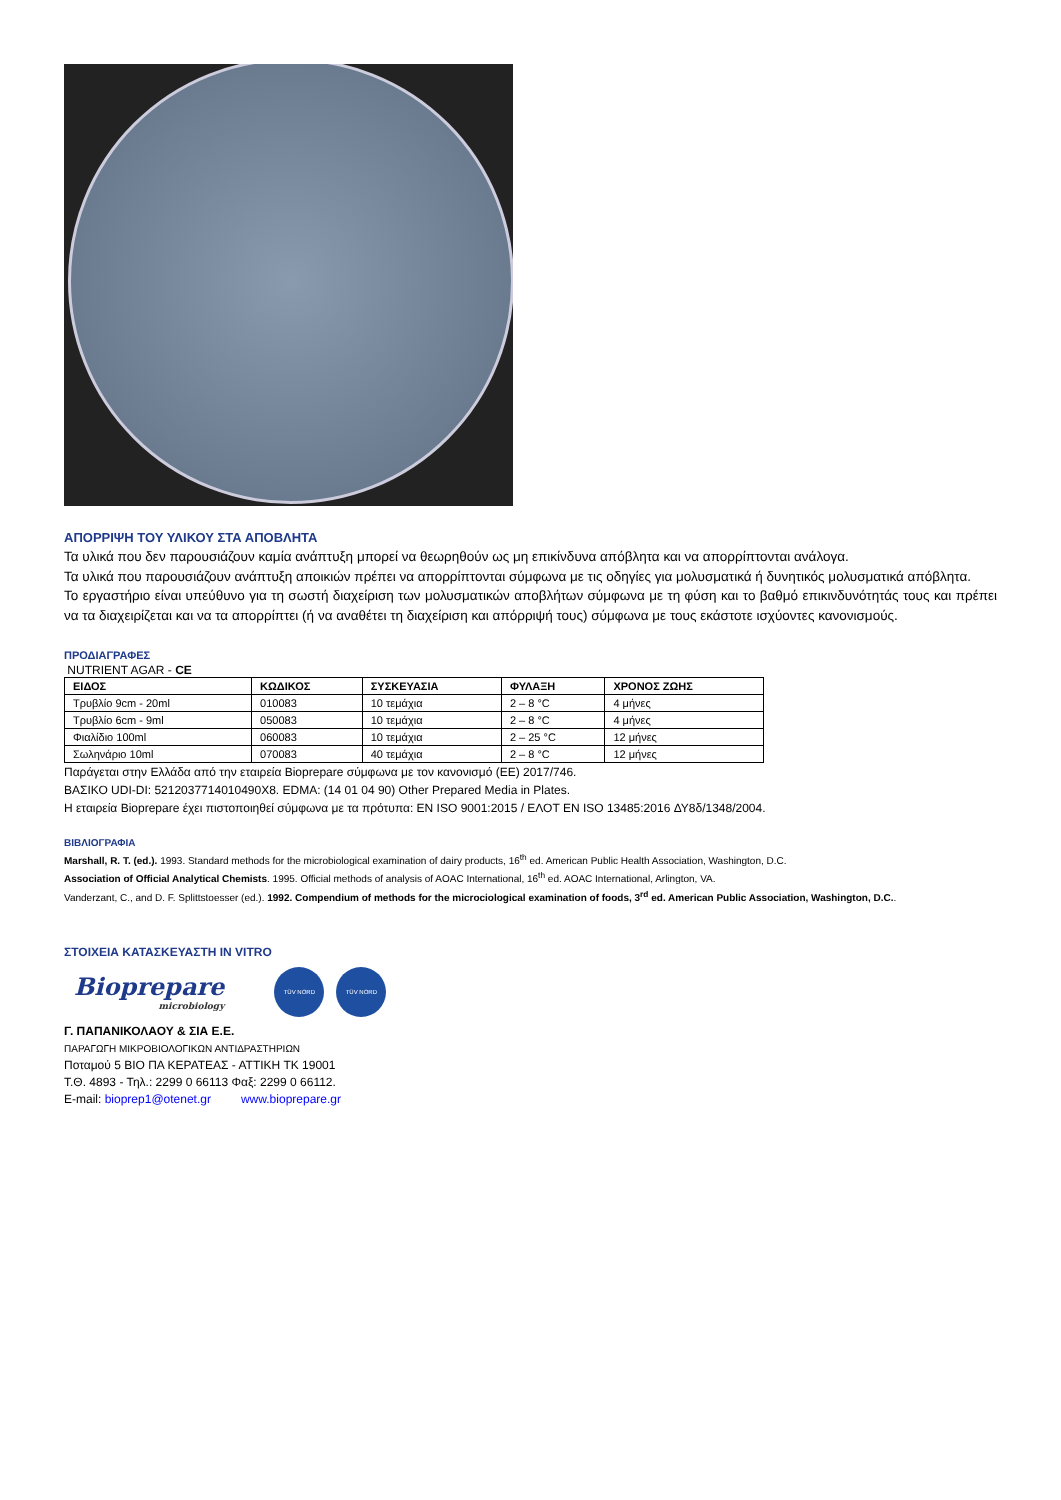ΑΠΟΡΡΙΨΗ ΤΟΥ ΥΛΙΚΟΥ ΣΤΑ ΑΠΟΒΛΗΤΑ
Τα υλικά που δεν παρουσιάζουν καμία ανάπτυξη μπορεί να θεωρηθούν ως μη επικίνδυνα απόβλητα και να απορρίπτονται ανάλογα.
Τα υλικά που παρουσιάζουν ανάπτυξη αποικιών πρέπει να απορρίπτονται σύμφωνα με τις οδηγίες για μολυσματικά ή δυνητικός μολυσματικά απόβλητα.
Το εργαστήριο είναι υπεύθυνο για τη σωστή διαχείριση των μολυσματικών αποβλήτων σύμφωνα με τη φύση και το βαθμό επικινδυνότητάς τους και πρέπει να τα διαχειρίζεται και να τα απορρίπτει (ή να αναθέτει τη διαχείριση και απόρριψή τους) σύμφωνα με τους εκάστοτε ισχύοντες κανονισμούς.
ΠΡΟΔΙΑΓΡΑΦΕΣ
NUTRIENT AGAR - CE
| ΕΙΔΟΣ | ΚΩΔΙΚΟΣ | ΣΥΣΚΕΥΑΣΙΑ | ΦΥΛΑΞΗ | ΧΡΟΝΟΣ ΖΩΗΣ |
| --- | --- | --- | --- | --- |
| Τρυβλίο 9cm - 20ml | 010083 | 10 τεμάχια | 2 – 8 °C | 4 μήνες |
| Τρυβλίο 6cm - 9ml | 050083 | 10 τεμάχια | 2 – 8 °C | 4 μήνες |
| Φιαλίδιο 100ml | 060083 | 10 τεμάχια | 2 – 25 °C | 12 μήνες |
| Σωληνάριο 10ml | 070083 | 40 τεμάχια | 2 – 8 °C | 12 μήνες |
Παράγεται στην Ελλάδα από την εταιρεία Bioprepare σύμφωνα με τον κανονισμό (ΕΕ) 2017/746.
ΒΑΣΙΚΟ UDI-DI: 5212037714010490X8. EDMA: (14 01 04 90) Other Prepared Media in Plates.
Η εταιρεία Bioprepare έχει πιστοποιηθεί σύμφωνα με τα πρότυπα: EN ISO 9001:2015 / ΕΛΟΤ EN ISO 13485:2016 ΔΥ8δ/1348/2004.
ΒΙΒΛΙΟΓΡΑΦΙΑ
Marshall, R. T. (ed.). 1993. Standard methods for the microbiological examination of dairy products, 16<sup>th</sup> ed. American Public Health Association, Washington, D.C.
Association of Official Analytical Chemists. 1995. Official methods of analysis of AOAC International, 16<sup>th</sup> ed. AOAC International, Arlington, VA.
Vanderzant, C., and D. F. Splittstoesser (ed.). 1992. Compendium of methods for the microciological examination of foods, 3<sup>rd</sup> ed. American Public Association, Washington, D.C..
ΣΤΟΙΧΕΙΑ ΚΑΤΑΣΚΕΥΑΣΤΗ IN VITRO
Bioprepare
microbiology
TÜV NORD TÜV NORD
Γ. ΠΑΠΑΝΙΚΟΛΑΟΥ & ΣΙΑ Ε.Ε.
ΠΑΡΑΓΩΓΗ ΜΙΚΡΟΒΙΟΛΟΓΙΚΩΝ ΑΝΤΙΔΡΑΣΤΗΡΙΩΝ
Ποταμού 5 ΒΙΟ ΠΑ ΚΕΡΑΤΕΑΣ - ΑΤΤΙΚΗ ΤΚ 19001
Τ.Θ. 4893 - Τηλ.: 2299 0 66113 Φαξ: 2299 0 66112.
E-mail: bioprep1@otenet.gr www.bioprepare.gr